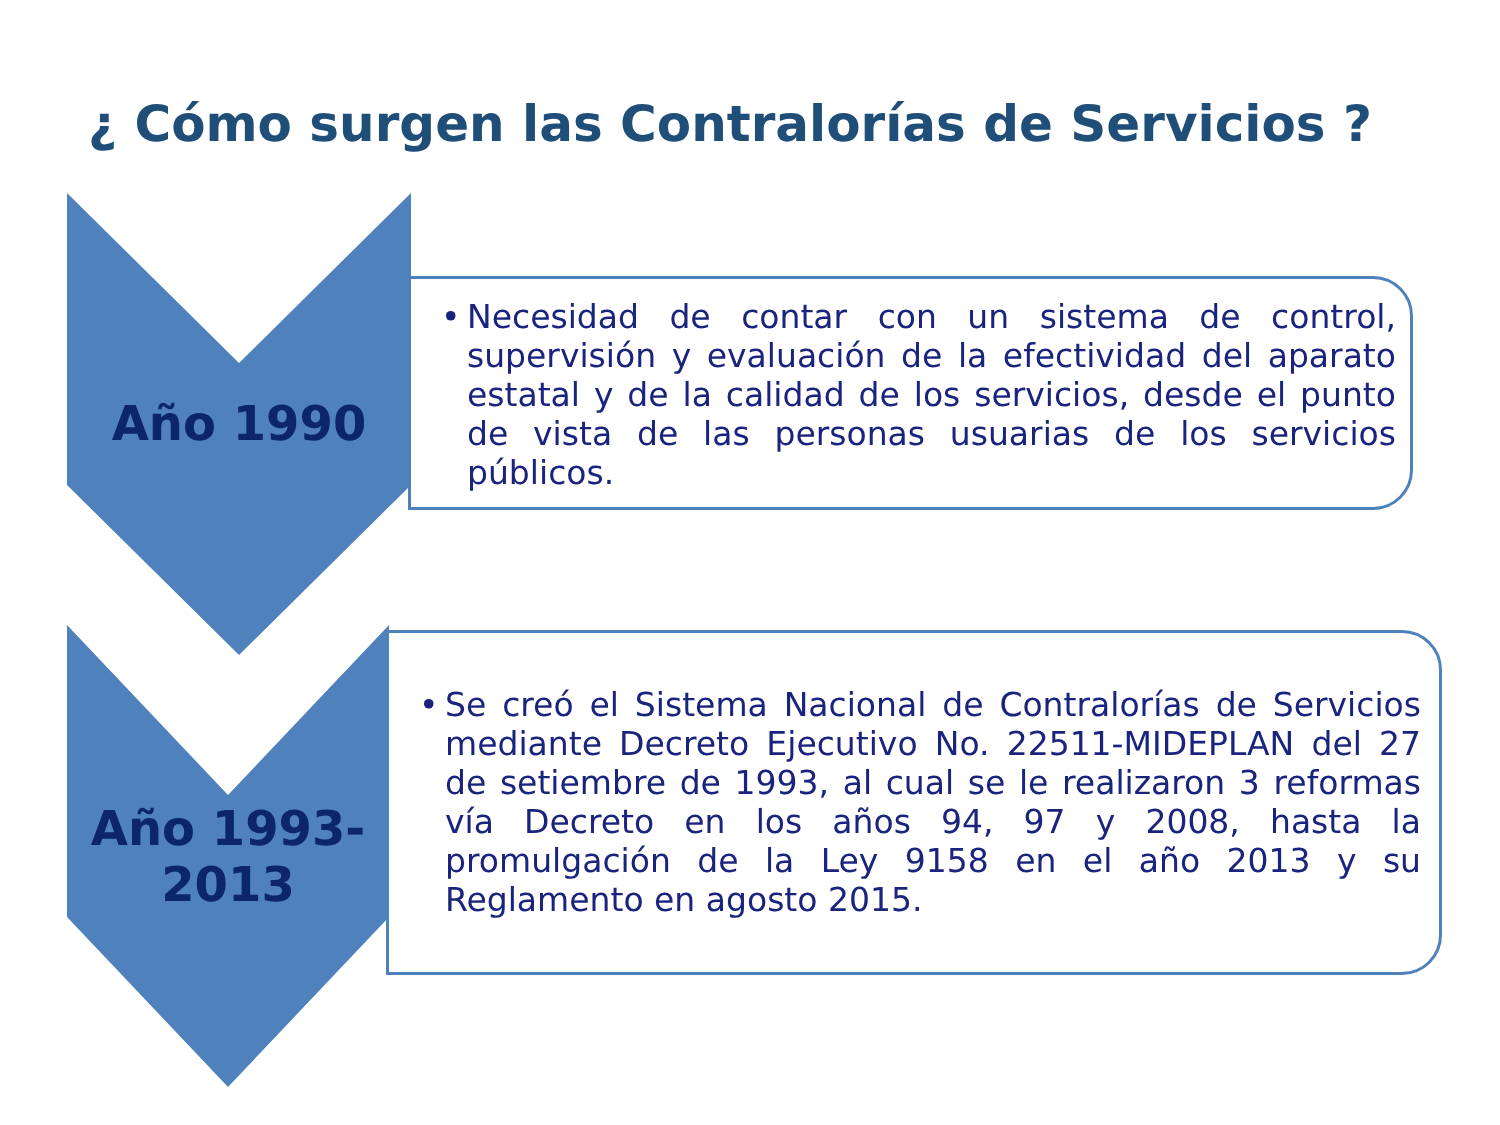¿ Cómo surgen las Contralorías de Servicios ?
Año 1990
• Necesidad de contar con un sistema de control, supervisión y evaluación de la efectividad del aparato estatal y de la calidad de los servicios, desde el punto de vista de las personas usuarias de los servicios públicos.
Año 1993-
2013
• Se creó el Sistema Nacional de Contralorías de Servicios mediante Decreto Ejecutivo No. 22511-MIDEPLAN del 27 de setiembre de 1993, al cual se le realizaron 3 reformas vía Decreto en los años 94, 97 y 2008, hasta la promulgación de la Ley 9158 en el año 2013 y su Reglamento en agosto 2015.